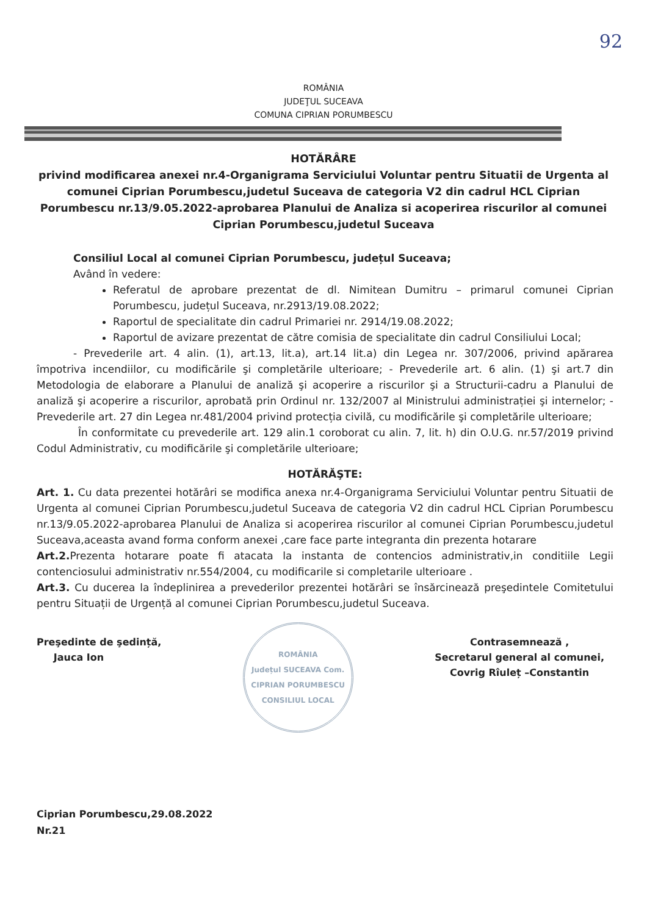92
ROMÂNIA
JUDEŢUL SUCEAVA
COMUNA CIPRIAN PORUMBESCU
HOTĂRÂRE
privind modificarea anexei nr.4-Organigrama Serviciului Voluntar pentru Situatii de Urgenta al comunei Ciprian Porumbescu,judetul Suceava de categoria V2 din cadrul HCL Ciprian Porumbescu nr.13/9.05.2022-aprobarea Planului de Analiza si acoperirea riscurilor al comunei Ciprian Porumbescu,judetul Suceava
Consiliul Local al comunei Ciprian Porumbescu, județul Suceava;
Având în vedere:
Referatul de aprobare prezentat de dl. Nimitean Dumitru – primarul comunei Ciprian Porumbescu, județul Suceava, nr.2913/19.08.2022;
Raportul de specialitate din cadrul Primariei nr. 2914/19.08.2022;
Raportul de avizare prezentat de către comisia de specialitate din cadrul Consiliului Local;
- Prevederile art. 4 alin. (1), art.13, lit.a), art.14 lit.a) din Legea nr. 307/2006, privind apărarea împotriva incendiilor, cu modificările şi completările ulterioare; - Prevederile art. 6 alin. (1) şi art.7 din Metodologia de elaborare a Planului de analiză şi acoperire a riscurilor şi a Structurii-cadru a Planului de analiză şi acoperire a riscurilor, aprobată prin Ordinul nr. 132/2007 al Ministrului administrației şi internelor; -Prevederile art. 27 din Legea nr.481/2004 privind protecția civilă, cu modificările şi completările ulterioare;
În conformitate cu prevederile art. 129 alin.1 coroborat cu alin. 7, lit. h) din O.U.G. nr.57/2019 privind Codul Administrativ, cu modificările şi completările ulterioare;
HOTĂRĂŞTE:
Art. 1. Cu data prezentei hotărâri se modifica anexa nr.4-Organigrama Serviciului Voluntar pentru Situatii de Urgenta al comunei Ciprian Porumbescu,judetul Suceava de categoria V2 din cadrul HCL Ciprian Porumbescu nr.13/9.05.2022-aprobarea Planului de Analiza si acoperirea riscurilor al comunei Ciprian Porumbescu,judetul Suceava,aceasta avand forma conform anexei ,care face parte integranta din prezenta hotarare
Art.2. Prezenta hotarare poate fi atacata la instanta de contencios administrativ,in conditiile Legii contenciosului administrativ nr.554/2004, cu modificarile si completarile ulterioare .
Art.3. Cu ducerea la îndeplinirea a prevederilor prezentei hotărâri se însărcinează preşedintele Comitetului pentru Situații de Urgență al comunei Ciprian Porumbescu,judetul Suceava.
Preşedinte de şedință,
Jauca Ion
ROMÂNIA
Județul SUCEAVA Com. CIPRIAN PORUMBESCU
CONSILIUL LOCAL
Contrasemnează ,
Secretarul general al comunei,
Covrig Rîuleț –Constantin
Ciprian Porumbescu,29.08.2022
Nr.21